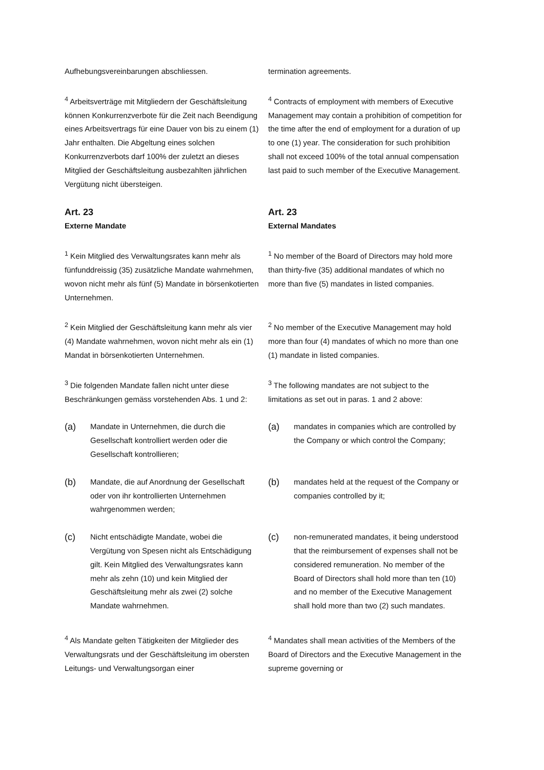Aufhebungsvereinbarungen abschliessen. termination agreements.
<sup>4</sup> Arbeitsverträge mit Mitgliedern der Geschäftsleitung können Konkurrenzverbote für die Zeit nach Beendigung eines Arbeitsvertrags für eine Dauer von bis zu einem (1) Jahr enthalten. Die Abgeltung eines solchen Konkurrenzverbots darf 100% der zuletzt an dieses Mitglied der Geschäftsleitung ausbezahlten jährlichen Vergütung nicht übersteigen.
<sup>4</sup> Contracts of employment with members of Executive Management may contain a prohibition of competition for the time after the end of employment for a duration of up to one (1) year. The consideration for such prohibition shall not exceed 100% of the total annual compensation last paid to such member of the Executive Management.
Art. 23
Externe Mandate
Art. 23
External Mandates
<sup>1</sup> Kein Mitglied des Verwaltungsrates kann mehr als fünfunddreissig (35) zusätzliche Mandate wahrnehmen, wovon nicht mehr als fünf (5) Mandate in börsenkotierten Unternehmen.
<sup>1</sup> No member of the Board of Directors may hold more than thirty-five (35) additional mandates of which no more than five (5) mandates in listed companies.
<sup>2</sup> Kein Mitglied der Geschäftsleitung kann mehr als vier (4) Mandate wahrnehmen, wovon nicht mehr als ein (1) Mandat in börsenkotierten Unternehmen.
<sup>2</sup> No member of the Executive Management may hold more than four (4) mandates of which no more than one (1) mandate in listed companies.
<sup>3</sup> Die folgenden Mandate fallen nicht unter diese Beschränkungen gemäss vorstehenden Abs. 1 und 2:
<sup>3</sup> The following mandates are not subject to the limitations as set out in paras. 1 and 2 above:
(a) Mandate in Unternehmen, die durch die Gesellschaft kontrolliert werden oder die Gesellschaft kontrollieren;
(a) mandates in companies which are controlled by the Company or which control the Company;
(b) Mandate, die auf Anordnung der Gesellschaft oder von ihr kontrollierten Unternehmen wahrgenommen werden;
(b) mandates held at the request of the Company or companies controlled by it;
(c) Nicht entschädigte Mandate, wobei die Vergütung von Spesen nicht als Entschädigung gilt. Kein Mitglied des Verwaltungsrates kann mehr als zehn (10) und kein Mitglied der Geschäftsleitung mehr als zwei (2) solche Mandate wahrnehmen.
(c) non-remunerated mandates, it being understood that the reimbursement of expenses shall not be considered remuneration. No member of the Board of Directors shall hold more than ten (10) and no member of the Executive Management shall hold more than two (2) such mandates.
<sup>4</sup> Als Mandate gelten Tätigkeiten der Mitglieder des Verwaltungsrats und der Geschäftsleitung im obersten Leitungs- und Verwaltungsorgan einer
<sup>4</sup> Mandates shall mean activities of the Members of the Board of Directors and the Executive Management in the supreme governing or